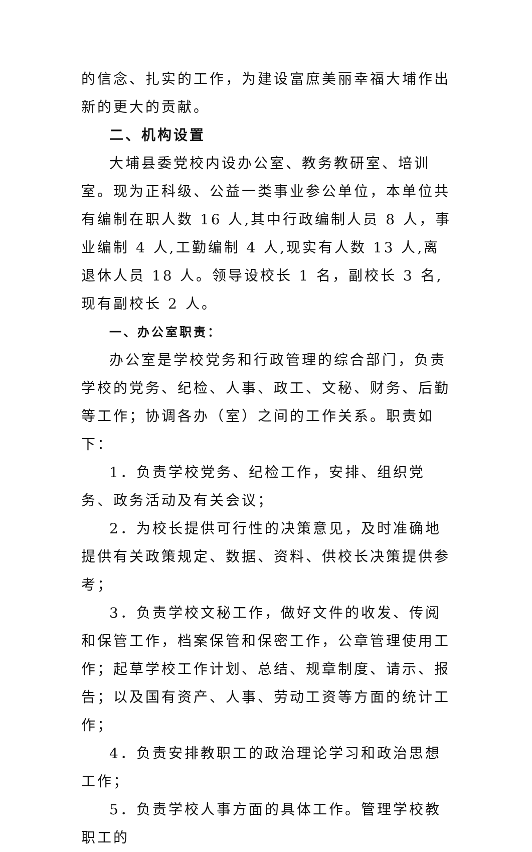的信念、扎实的工作，为建设富庶美丽幸福大埔作出新的更大的贡献。
二、机构设置
大埔县委党校内设办公室、教务教研室、培训室。现为正科级、公益一类事业参公单位，本单位共有编制在职人数 16 人,其中行政编制人员 8 人，事业编制 4 人,工勤编制 4 人,现实有人数 13 人,离退休人员 18 人。领导设校长 1 名，副校长 3 名,现有副校长 2 人。
一、办公室职责：
办公室是学校党务和行政管理的综合部门，负责学校的党务、纪检、人事、政工、文秘、财务、后勤等工作；协调各办（室）之间的工作关系。职责如下：
1．负责学校党务、纪检工作，安排、组织党务、政务活动及有关会议；
2．为校长提供可行性的决策意见，及时准确地提供有关政策规定、数据、资料、供校长决策提供参考；
3．负责学校文秘工作，做好文件的收发、传阅和保管工作，档案保管和保密工作，公章管理使用工作；起草学校工作计划、总结、规章制度、请示、报告；以及国有资产、人事、劳动工资等方面的统计工作；
4．负责安排教职工的政治理论学习和政治思想工作；
5．负责学校人事方面的具体工作。管理学校教职工的